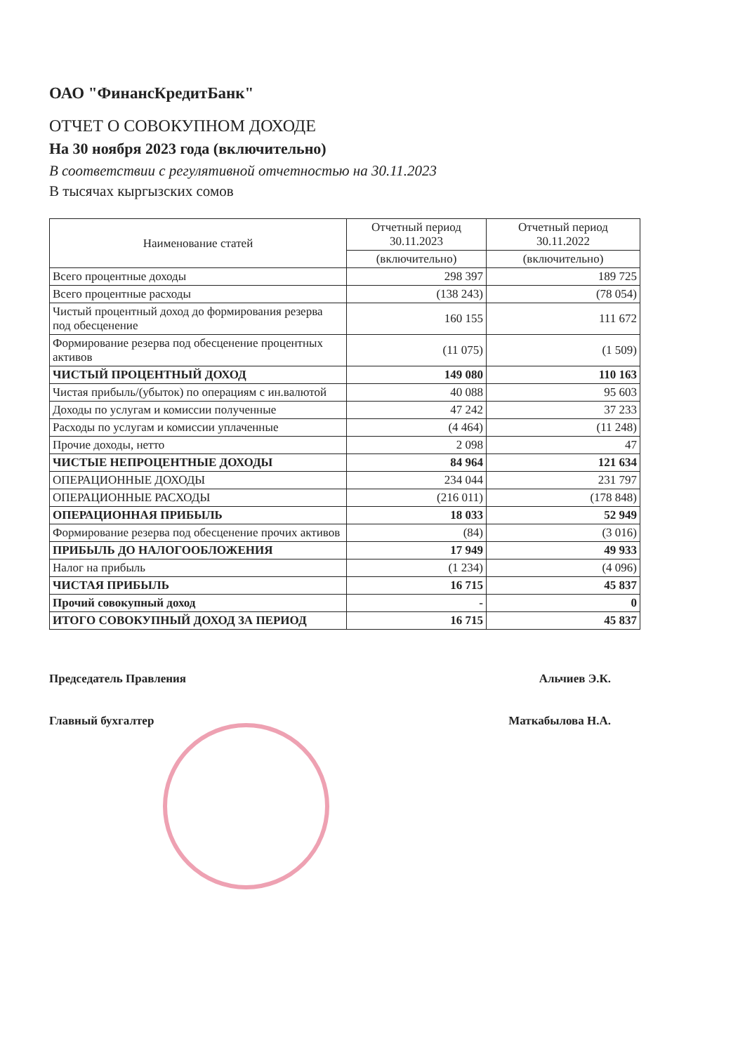ОАО "ФинансКредитБанк"
ОТЧЕТ О СОВОКУПНОМ ДОХОДЕ
На 30 ноября 2023 года (включительно)
В соответствии с регулятивной отчетностью на 30.11.2023
В тысячах кыргызских сомов
| Наименование статей | Отчетный период 30.11.2023 | Отчетный период 30.11.2022 |
| --- | --- | --- |
| | (включительно) | (включительно) |
| Всего процентные доходы | 298 397 | 189 725 |
| Всего процентные расходы | (138 243) | (78 054) |
| Чистый процентный доход до формирования резерва под обесценение | 160 155 | 111 672 |
| Формирование резерва под обесценение процентных активов | (11 075) | (1 509) |
| ЧИСТЫЙ ПРОЦЕНТНЫЙ ДОХОД | 149 080 | 110 163 |
| Чистая прибыль/(убыток) по операциям с ин.валютой | 40 088 | 95 603 |
| Доходы по услугам и комиссии полученные | 47 242 | 37 233 |
| Расходы по услугам и комиссии уплаченные | (4 464) | (11 248) |
| Прочие доходы, нетто | 2 098 | 47 |
| ЧИСТЫЕ НЕПРОЦЕНТНЫЕ ДОХОДЫ | 84 964 | 121 634 |
| ОПЕРАЦИОННЫЕ ДОХОДЫ | 234 044 | 231 797 |
| ОПЕРАЦИОННЫЕ РАСХОДЫ | (216 011) | (178 848) |
| ОПЕРАЦИОННАЯ ПРИБЫЛЬ | 18 033 | 52 949 |
| Формирование резерва под обесценение прочих активов | (84) | (3 016) |
| ПРИБЫЛЬ ДО НАЛОГООБЛОЖЕНИЯ | 17 949 | 49 933 |
| Налог на прибыль | (1 234) | (4 096) |
| ЧИСТАЯ ПРИБЫЛЬ | 16 715 | 45 837 |
| Прочий совокупный доход | - | 0 |
| ИТОГО СОВОКУПНЫЙ ДОХОД ЗА ПЕРИОД | 16 715 | 45 837 |
Председатель Правления Альчиев Э.К.
Главный бухгалтер Маткабылова Н.А.